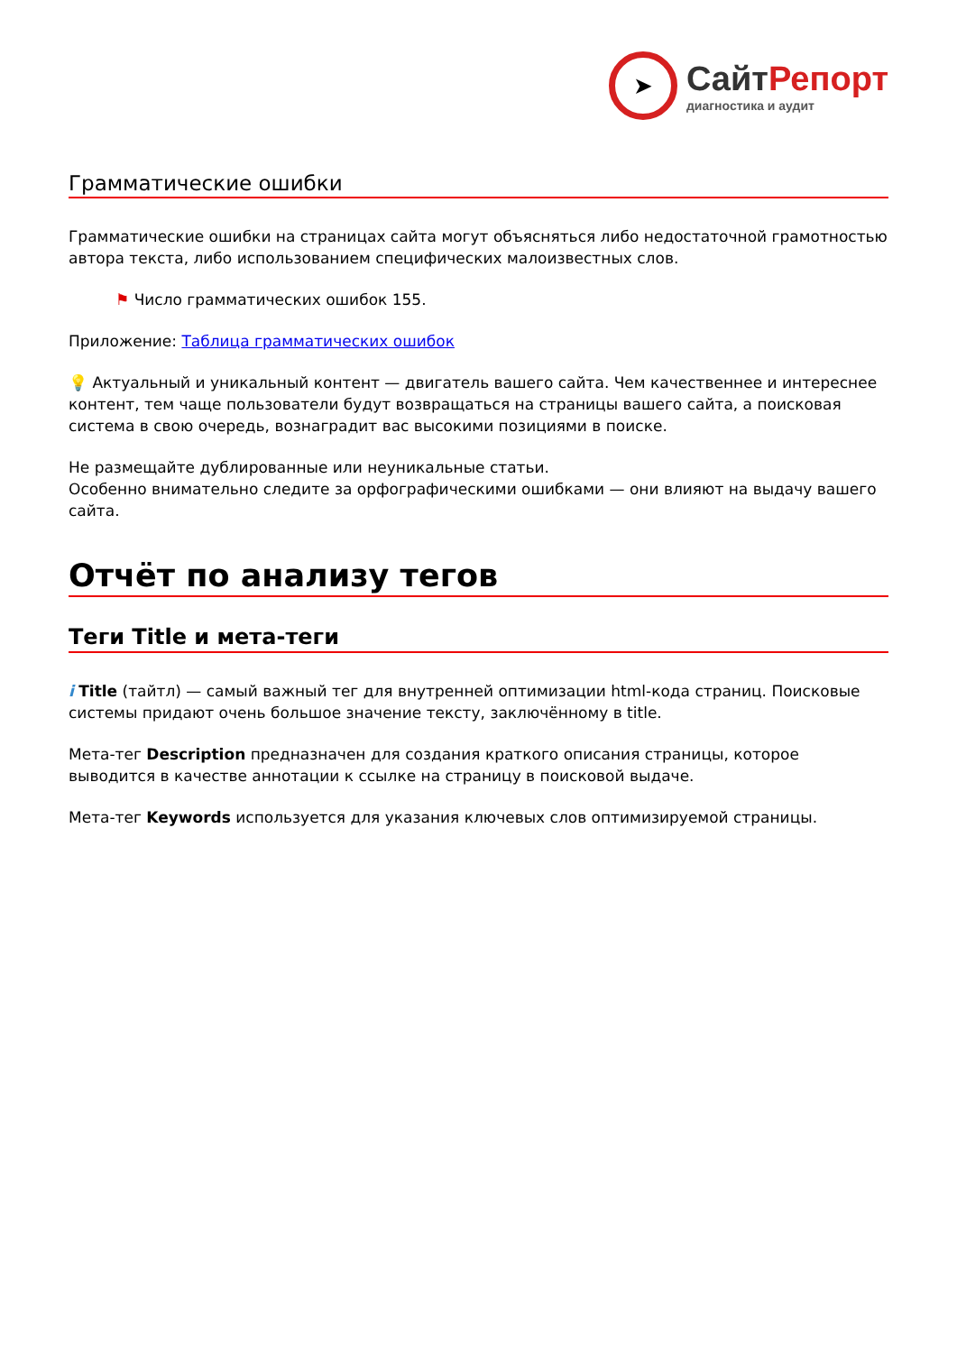➤
СайтРепорт
диагностика и аудит
Грамматические ошибки
Грамматические ошибки на страницах сайта могут объясняться либо недостаточной грамотностью автора текста, либо использованием специфических малоизвестных слов.
⚑ Число грамматических ошибок 155.
Приложение: Таблица грамматических ошибок
💡 Актуальный и уникальный контент — двигатель вашего сайта. Чем качественнее и интереснее контент, тем чаще пользователи будут возвращаться на страницы вашего сайта, а поисковая система в свою очередь, вознаградит вас высокими позициями в поиске.
Не размещайте дублированные или неуникальные статьи.
Особенно внимательно следите за орфографическими ошибками — они влияют на выдачу вашего сайта.
Отчёт по анализу тегов
Теги Title и мета-теги
i Title (тайтл) — самый важный тег для внутренней оптимизации html-кода страниц. Поисковые системы придают очень большое значение тексту, заключённому в title.
Мета-тег Description предназначен для создания краткого описания страницы, которое выводится в качестве аннотации к ссылке на страницу в поисковой выдаче.
Мета-тег Keywords используется для указания ключевых слов оптимизируемой страницы.